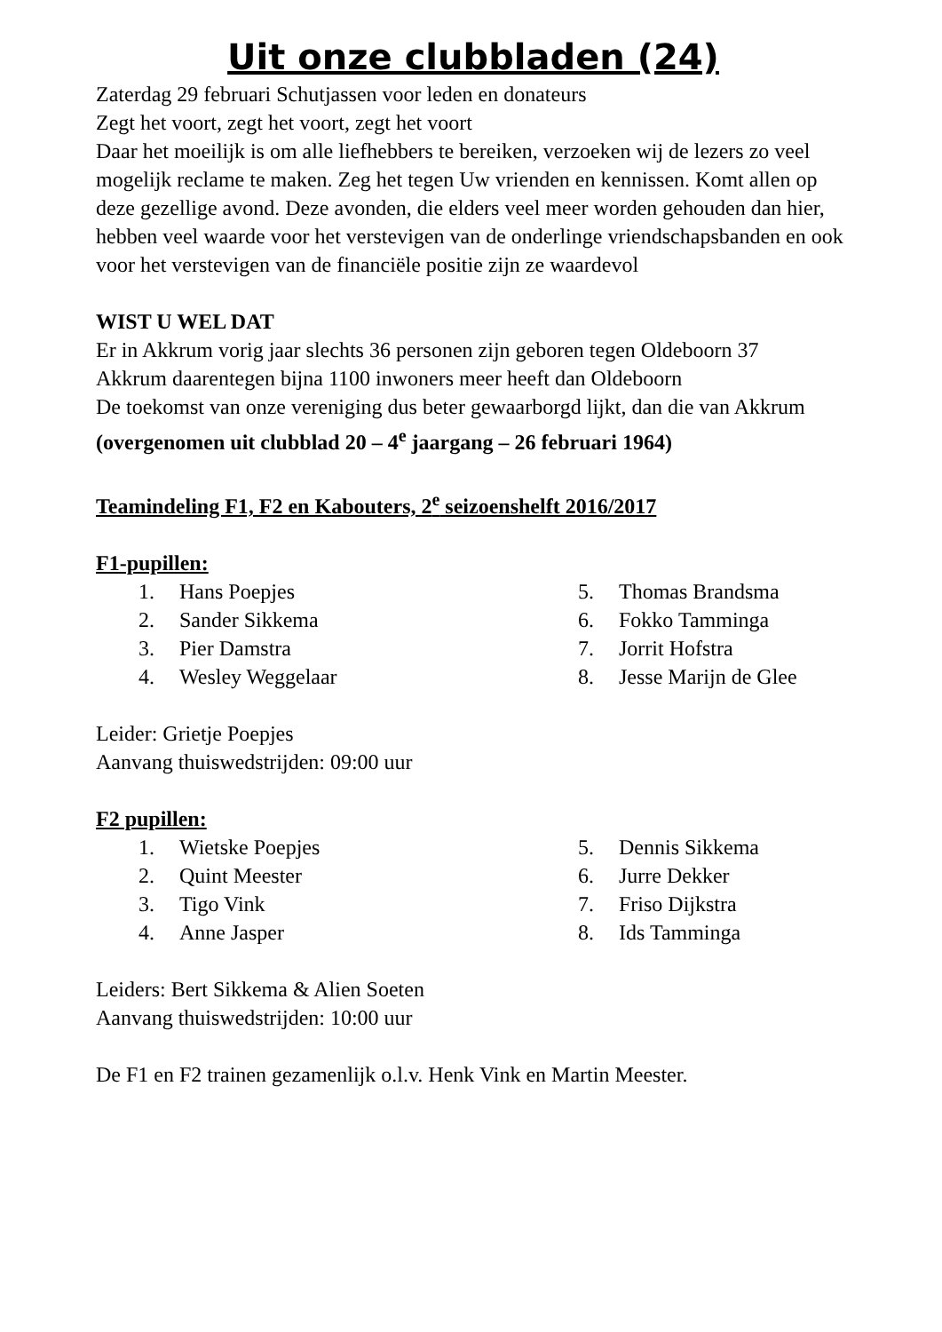Uit onze clubbladen (24)
Zaterdag 29 februari Schutjassen voor leden en donateurs
Zegt het voort, zegt het voort, zegt het voort
Daar het moeilijk is om alle liefhebbers te bereiken, verzoeken wij de lezers zo veel mogelijk reclame te maken. Zeg het tegen Uw vrienden en kennissen. Komt allen op deze gezellige avond. Deze avonden, die elders veel meer worden gehouden dan hier, hebben veel waarde voor het verstevigen van de onderlinge vriendschapsbanden en ook voor het verstevigen van de financiële positie zijn ze waardevol
WIST U WEL DAT
Er in Akkrum vorig jaar slechts 36 personen zijn geboren tegen Oldeboorn 37
Akkrum daarentegen bijna 1100 inwoners meer heeft dan Oldeboorn
De toekomst van onze vereniging dus beter gewaarborgd lijkt, dan die van Akkrum
(overgenomen uit clubblad 20 – 4<sup>e</sup> jaargang – 26 februari 1964)
Teamindeling F1, F2 en Kabouters, 2<sup>e</sup> seizoenshelft 2016/2017
F1-pupillen:
1. Hans Poepjes
2. Sander Sikkema
3. Pier Damstra
4. Wesley Weggelaar
5. Thomas Brandsma
6. Fokko Tamminga
7. Jorrit Hofstra
8. Jesse Marijn de Glee
Leider: Grietje Poepjes
Aanvang thuiswedstrijden: 09:00 uur
F2 pupillen:
1. Wietske Poepjes
2. Quint Meester
3. Tigo Vink
4. Anne Jasper
5. Dennis Sikkema
6. Jurre Dekker
7. Friso Dijkstra
8. Ids Tamminga
Leiders: Bert Sikkema & Alien Soeten
Aanvang thuiswedstrijden: 10:00 uur
De F1 en F2 trainen gezamenlijk o.l.v. Henk Vink en Martin Meester.